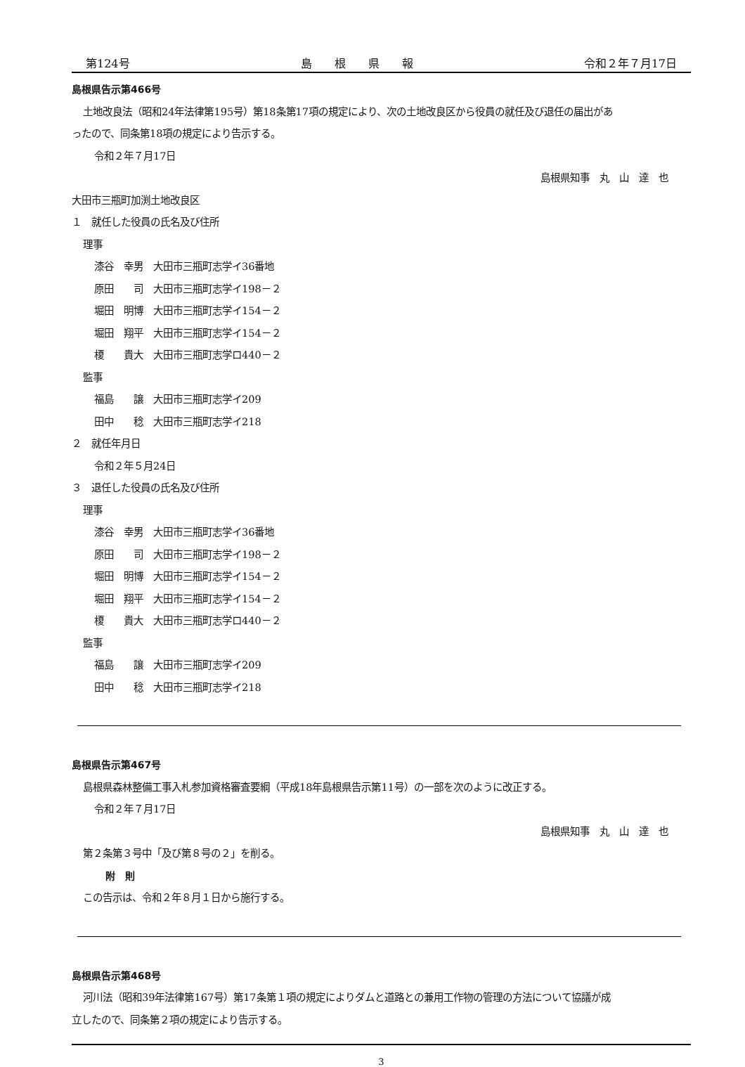第124号 島　　根　　県　　報 令和２年７月17日
島根県告示第466号
土地改良法（昭和24年法律第195号）第18条第17項の規定により、次の土地改良区から役員の就任及び退任の届出があ
ったので、同条第18項の規定により告示する。
令和２年７月17日
島根県知事　丸　山　達　也
大田市三瓶町加渕土地改良区
１　就任した役員の氏名及び住所
理事
漆谷　幸男　大田市三瓶町志学イ36番地
原田　　司　大田市三瓶町志学イ198－２
堀田　明博　大田市三瓶町志学イ154－２
堀田　翔平　大田市三瓶町志学イ154－２
榎　　貴大　大田市三瓶町志学ロ440－２
監事
福島　　譲　大田市三瓶町志学イ209
田中　　稔　大田市三瓶町志学イ218
２　就任年月日
令和２年５月24日
３　退任した役員の氏名及び住所
理事
漆谷　幸男　大田市三瓶町志学イ36番地
原田　　司　大田市三瓶町志学イ198－２
堀田　明博　大田市三瓶町志学イ154－２
堀田　翔平　大田市三瓶町志学イ154－２
榎　　貴大　大田市三瓶町志学ロ440－２
監事
福島　　譲　大田市三瓶町志学イ209
田中　　稔　大田市三瓶町志学イ218
島根県告示第467号
島根県森林整備工事入札参加資格審査要綱（平成18年島根県告示第11号）の一部を次のように改正する。
令和２年７月17日
島根県知事　丸　山　達　也
第２条第３号中「及び第８号の２」を削る。
附　則
この告示は、令和２年８月１日から施行する。
島根県告示第468号
河川法（昭和39年法律第167号）第17条第１項の規定によりダムと道路との兼用工作物の管理の方法について協議が成
立したので、同条第２項の規定により告示する。
3